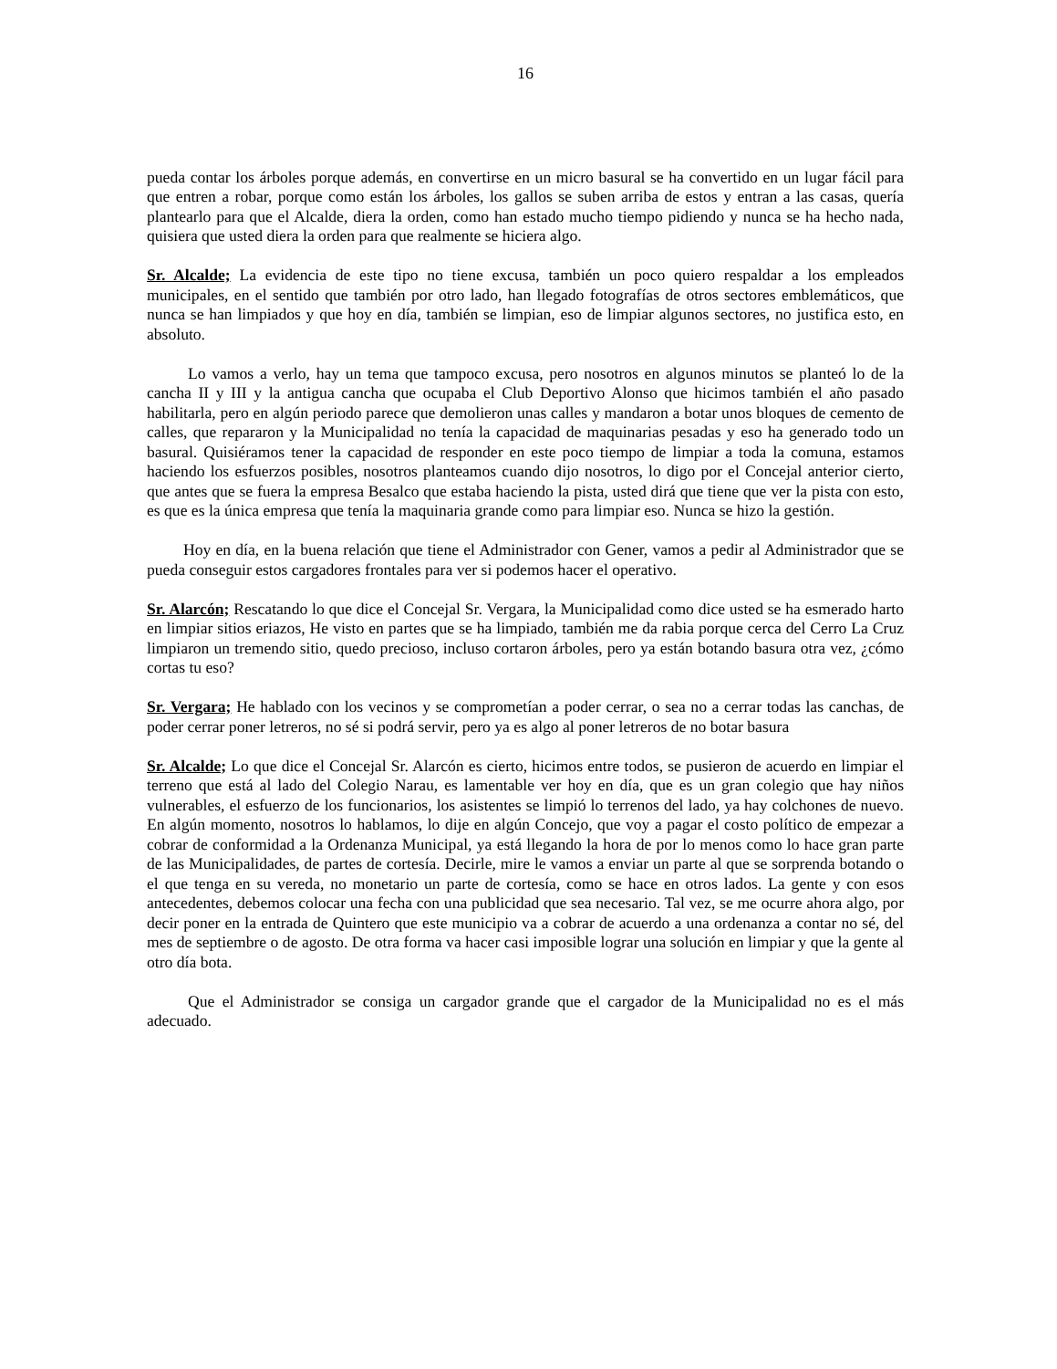16
pueda contar los árboles porque además, en convertirse en un micro basural se ha convertido en un lugar fácil para que entren a robar, porque como están los árboles, los gallos se suben arriba de estos y entran a las casas, quería plantearlo para que el Alcalde, diera la orden, como han estado mucho tiempo pidiendo y nunca se ha hecho nada, quisiera que usted diera la orden para que realmente se hiciera algo.
Sr. Alcalde; La evidencia de este tipo no tiene excusa, también un poco quiero respaldar a los empleados municipales, en el sentido que también por otro lado, han llegado fotografías de otros sectores emblemáticos, que nunca se han limpiados y que hoy en día, también se limpian, eso de limpiar algunos sectores, no justifica esto, en absoluto.
Lo vamos a verlo, hay un tema que tampoco excusa, pero nosotros en algunos minutos se planteó lo de la cancha II y III y la antigua cancha que ocupaba el Club Deportivo Alonso que hicimos también el año pasado habilitarla, pero en algún periodo parece que demolieron unas calles y mandaron a botar unos bloques de cemento de calles, que repararon y la Municipalidad no tenía la capacidad de maquinarias pesadas y eso ha generado todo un basural. Quisiéramos tener la capacidad de responder en este poco tiempo de limpiar a toda la comuna, estamos haciendo los esfuerzos posibles, nosotros planteamos cuando dijo nosotros, lo digo por el Concejal anterior cierto, que antes que se fuera la empresa Besalco que estaba haciendo la pista, usted dirá que tiene que ver la pista con esto, es que es la única empresa que tenía la maquinaria grande como para limpiar eso. Nunca se hizo la gestión.
Hoy en día, en la buena relación que tiene el Administrador con Gener, vamos a pedir al Administrador que se pueda conseguir estos cargadores frontales para ver si podemos hacer el operativo.
Sr. Alarcón; Rescatando lo que dice el Concejal Sr. Vergara, la Municipalidad como dice usted se ha esmerado harto en limpiar sitios eriazos, He visto en partes que se ha limpiado, también me da rabia porque cerca del Cerro La Cruz limpiaron un tremendo sitio, quedo precioso, incluso cortaron árboles, pero ya están botando basura otra vez, ¿cómo cortas tu eso?
Sr. Vergara; He hablado con los vecinos y se comprometían a poder cerrar, o sea no a cerrar todas las canchas, de poder cerrar poner letreros, no sé si podrá servir, pero ya es algo al poner letreros de no botar basura
Sr. Alcalde; Lo que dice el Concejal Sr. Alarcón es cierto, hicimos entre todos, se pusieron de acuerdo en limpiar el terreno que está al lado del Colegio Narau, es lamentable ver hoy en día, que es un gran colegio que hay niños vulnerables, el esfuerzo de los funcionarios, los asistentes se limpió lo terrenos del lado, ya hay colchones de nuevo. En algún momento, nosotros lo hablamos, lo dije en algún Concejo, que voy a pagar el costo político de empezar a cobrar de conformidad a la Ordenanza Municipal, ya está llegando la hora de por lo menos como lo hace gran parte de las Municipalidades, de partes de cortesía. Decirle, mire le vamos a enviar un parte al que se sorprenda botando o el que tenga en su vereda, no monetario un parte de cortesía, como se hace en otros lados. La gente y con esos antecedentes, debemos colocar una fecha con una publicidad que sea necesario. Tal vez, se me ocurre ahora algo, por decir poner en la entrada de Quintero que este municipio va a cobrar de acuerdo a una ordenanza a contar no sé, del mes de septiembre o de agosto. De otra forma va hacer casi imposible lograr una solución en limpiar y que la gente al otro día bota.
Que el Administrador se consiga un cargador grande que el cargador de la Municipalidad no es el más adecuado.